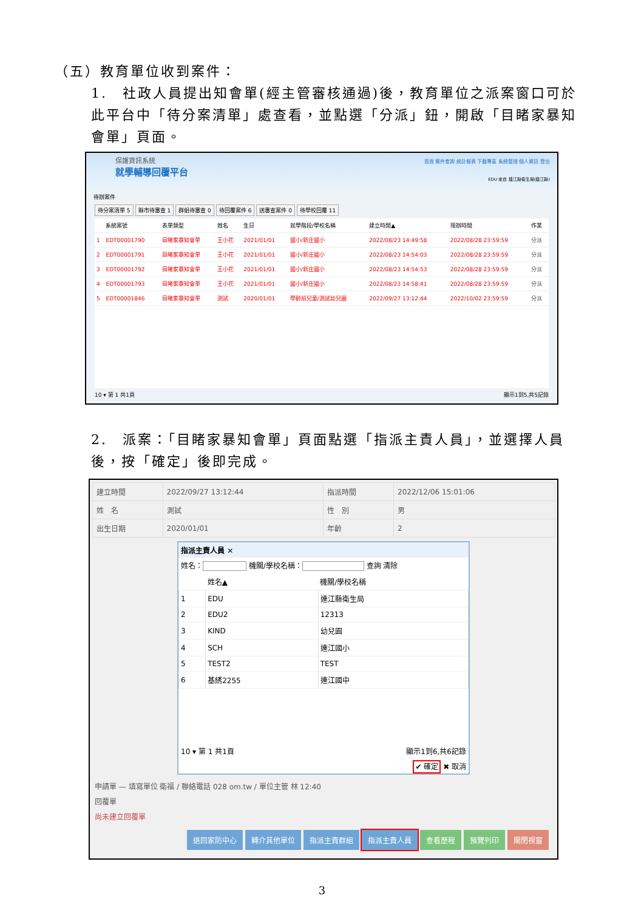（五）教育單位收到案件：
1.　社政人員提出知會單(經主管審核通過)後，教育單位之派案窗口可於此平台中「待分案清單」處查看，並點選「分派」鈕，開啟「目睹家暴知會單」頁面。
保護資訊系統
就學輔導回覆平台
首頁 案件查詢 統計報表 下載專區 系統管理 個人資訊 登出
EDU 來自 連江縣衛生局(連江縣)
待辦案件
待分案清單 5 縣市待審查 1 群組待審查 0 待回覆案件 6 送審查案件 0 待學校回覆 11
| | 系統案號 | 表單類型 | 姓名 | 生日 | 就學階段/學校名稱 | 建立時間▲ | 限辦時間 | 作業 |
| --- | --- | --- | --- | --- | --- | --- | --- | --- |
| 1 | EDT00001790 | 目睹家暴知會單 | 王小花 | 2021/01/01 | 國小/新庄國小 | 2022/08/23 14:49:58 | 2022/08/28 23:59:59 | 分派 |
| 2 | EDT00001791 | 目睹家暴知會單 | 王小花 | 2021/01/01 | 國小/新庄國小 | 2022/08/23 14:54:03 | 2022/08/28 23:59:59 | 分派 |
| 3 | EDT00001792 | 目睹家暴知會單 | 王小花 | 2021/01/01 | 國小/新庄國小 | 2022/08/23 14:54:53 | 2022/08/28 23:59:59 | 分派 |
| 4 | EDT00001793 | 目睹家暴知會單 | 王小花 | 2021/01/01 | 國小/新庄國小 | 2022/08/23 14:58:41 | 2022/08/28 23:59:59 | 分派 |
| 5 | EDT00001846 | 目睹家暴知會單 | 測試 | 2020/01/01 | 學齡前兒童/測試幼兒園 | 2022/09/27 13:12:44 | 2022/10/02 23:59:59 | 分派 |
10 ▾ 第 1 共1頁 顯示1到5,共5記錄
2.　派案：「目睹家暴知會單」頁面點選「指派主責人員」，並選擇人員後，按「確定」後即完成。
| 建立時間 | 2022/09/27 13:12:44 | 指派時間 | 2022/12/06 15:01:06 |
| 姓 名 | 測試 | 性 別 | 男 |
| 出生日期 | 2020/01/01 | 年齡 | 2 |
指派主責人員 ✕
姓名： 機關/學校名稱： 查詢 清除
| | 姓名▲ | 機關/學校名稱 |
| --- | --- | --- |
| 1 | EDU | 連江縣衛生局 |
| 2 | EDU2 | 12313 |
| 3 | KIND | 幼兒園 |
| 4 | SCH | 連江國小 |
| 5 | TEST2 | TEST |
| 6 | 基綉2255 | 連江國中 |
10 ▾ 第 1 共1頁 顯示1到6,共6記錄
✔ 確定 ✖ 取消
申請單 — 填寫單位 衛福 / 聯絡電話 028 om.tw / 單位主管 林 12:40
回覆單
尚未建立回覆單
退回家防中心 轉介其他單位 指派主責群組 指派主責人員 查看歷程 預覽列印 關閉視窗
3